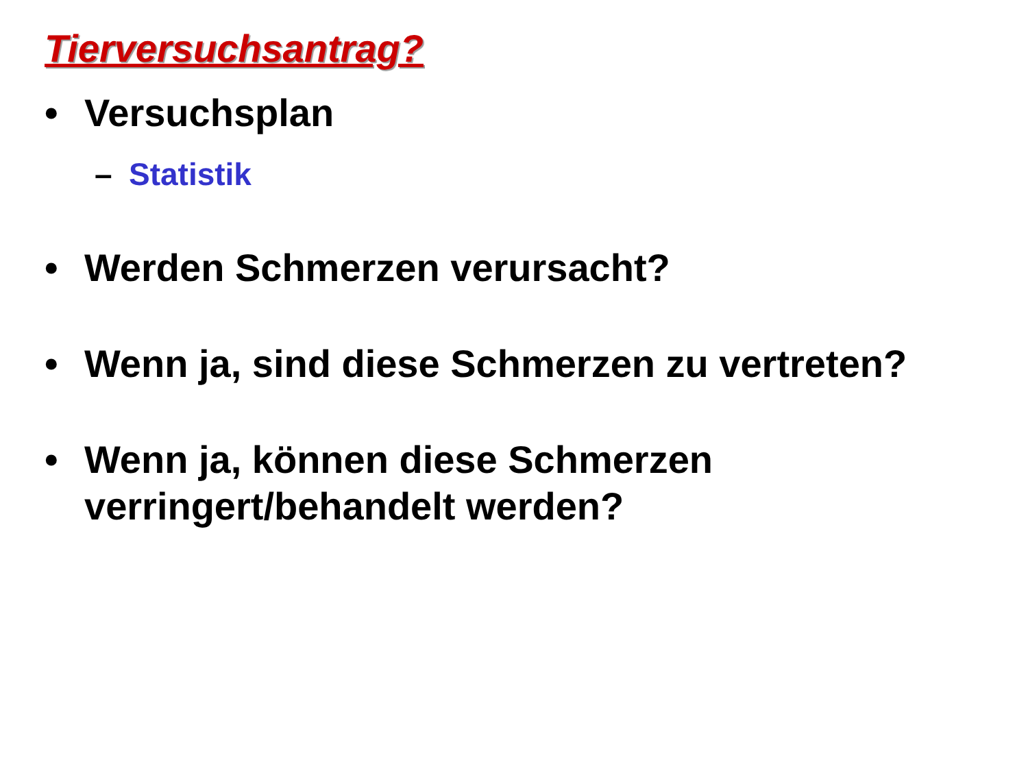Tierversuchsantrag?
• Versuchsplan
– Statistik
• Werden Schmerzen verursacht?
• Wenn ja, sind diese Schmerzen zu vertreten?
• Wenn ja, können diese Schmerzen verringert/behandelt werden?